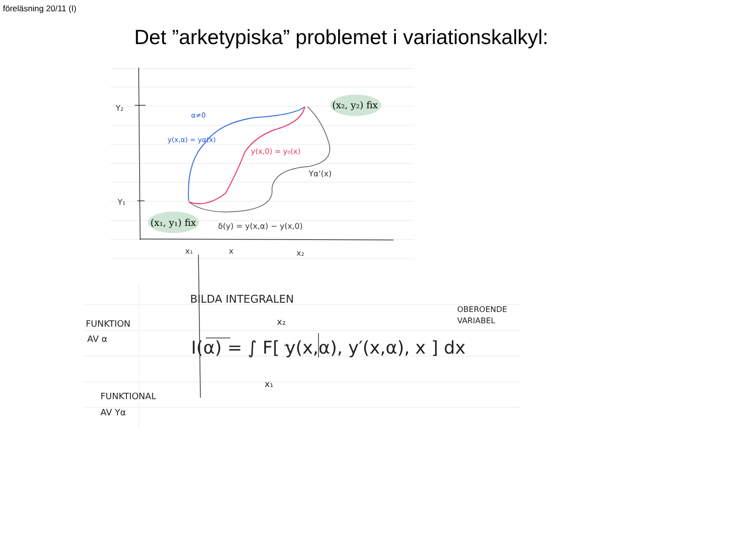föreläsning 20/11 (I)
Det ”arketypiska” problemet i variationskalkyl:
(x₁, y₁) fix
(x₂, y₂) fix
Y₂
Y₁
x₁
x
x₂
Yα'(x)
δ(y) = y(x,α) − y(x,0)
α≠0
y(x,α) = yα(x)
y(x,0) = y₀(x)
BILDA INTEGRALEN
FUNKTION
AV α
FUNKTIONAL
AV Yα
OBEROENDE
VARIABEL
x₂
x₁
I(α) = ∫ F[ y(x,α), y′(x,α), x ] dx